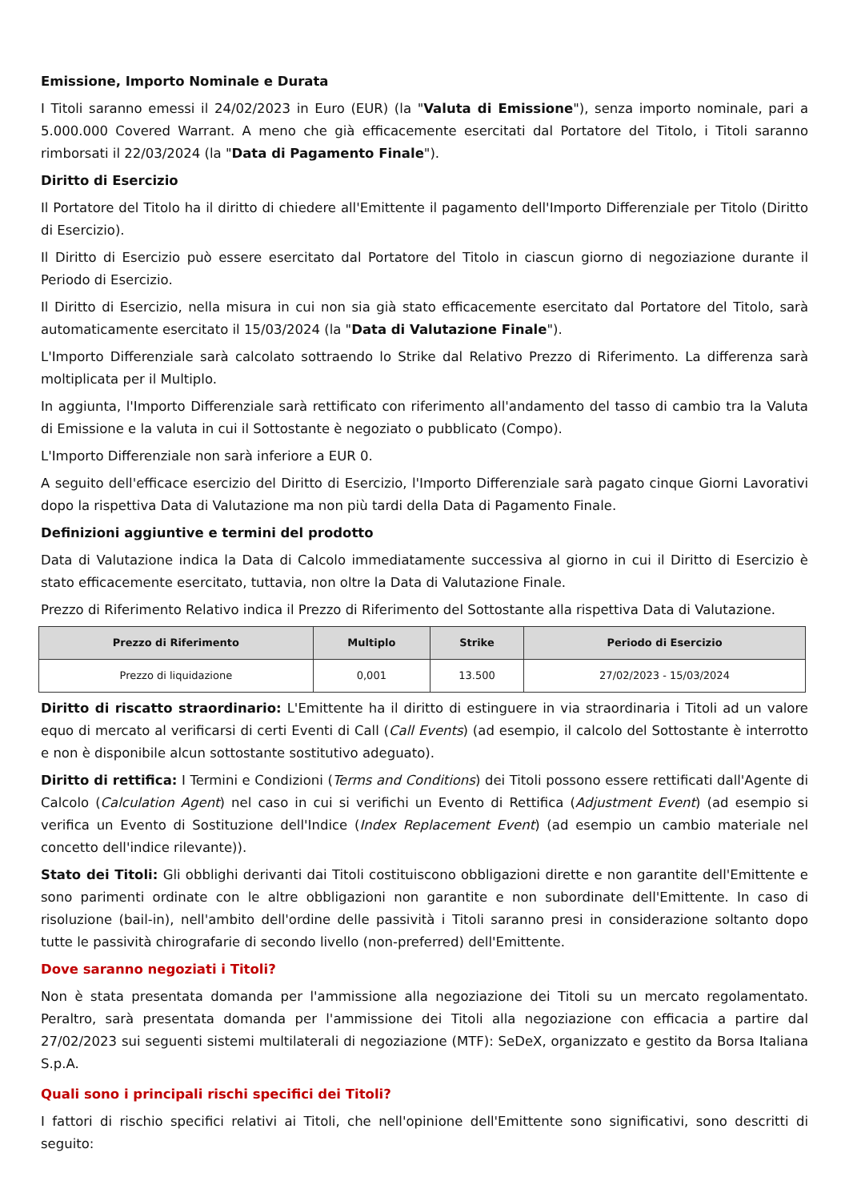Emissione, Importo Nominale e Durata
I Titoli saranno emessi il 24/02/2023 in Euro (EUR) (la "Valuta di Emissione"), senza importo nominale, pari a 5.000.000 Covered Warrant. A meno che già efficacemente esercitati dal Portatore del Titolo, i Titoli saranno rimborsati il 22/03/2024 (la "Data di Pagamento Finale").
Diritto di Esercizio
Il Portatore del Titolo ha il diritto di chiedere all'Emittente il pagamento dell'Importo Differenziale per Titolo (Diritto di Esercizio).
Il Diritto di Esercizio può essere esercitato dal Portatore del Titolo in ciascun giorno di negoziazione durante il Periodo di Esercizio.
Il Diritto di Esercizio, nella misura in cui non sia già stato efficacemente esercitato dal Portatore del Titolo, sarà automaticamente esercitato il 15/03/2024 (la "Data di Valutazione Finale").
L'Importo Differenziale sarà calcolato sottraendo lo Strike dal Relativo Prezzo di Riferimento. La differenza sarà moltiplicata per il Multiplo.
In aggiunta, l'Importo Differenziale sarà rettificato con riferimento all'andamento del tasso di cambio tra la Valuta di Emissione e la valuta in cui il Sottostante è negoziato o pubblicato (Compo).
L'Importo Differenziale non sarà inferiore a EUR 0.
A seguito dell'efficace esercizio del Diritto di Esercizio, l'Importo Differenziale sarà pagato cinque Giorni Lavorativi dopo la rispettiva Data di Valutazione ma non più tardi della Data di Pagamento Finale.
Definizioni aggiuntive e termini del prodotto
Data di Valutazione indica la Data di Calcolo immediatamente successiva al giorno in cui il Diritto di Esercizio è stato efficacemente esercitato, tuttavia, non oltre la Data di Valutazione Finale.
Prezzo di Riferimento Relativo indica il Prezzo di Riferimento del Sottostante alla rispettiva Data di Valutazione.
| Prezzo di Riferimento | Multiplo | Strike | Periodo di Esercizio |
| --- | --- | --- | --- |
| Prezzo di liquidazione | 0,001 | 13.500 | 27/02/2023 - 15/03/2024 |
Diritto di riscatto straordinario: L'Emittente ha il diritto di estinguere in via straordinaria i Titoli ad un valore equo di mercato al verificarsi di certi Eventi di Call (Call Events) (ad esempio, il calcolo del Sottostante è interrotto e non è disponibile alcun sottostante sostitutivo adeguato).
Diritto di rettifica: I Termini e Condizioni (Terms and Conditions) dei Titoli possono essere rettificati dall'Agente di Calcolo (Calculation Agent) nel caso in cui si verifichi un Evento di Rettifica (Adjustment Event) (ad esempio si verifica un Evento di Sostituzione dell'Indice (Index Replacement Event) (ad esempio un cambio materiale nel concetto dell'indice rilevante)).
Stato dei Titoli: Gli obblighi derivanti dai Titoli costituiscono obbligazioni dirette e non garantite dell'Emittente e sono parimenti ordinate con le altre obbligazioni non garantite e non subordinate dell'Emittente. In caso di risoluzione (bail-in), nell'ambito dell'ordine delle passività i Titoli saranno presi in considerazione soltanto dopo tutte le passività chirografarie di secondo livello (non-preferred) dell'Emittente.
Dove saranno negoziati i Titoli?
Non è stata presentata domanda per l'ammissione alla negoziazione dei Titoli su un mercato regolamentato. Peraltro, sarà presentata domanda per l'ammissione dei Titoli alla negoziazione con efficacia a partire dal 27/02/2023 sui seguenti sistemi multilaterali di negoziazione (MTF): SeDeX, organizzato e gestito da Borsa Italiana S.p.A.
Quali sono i principali rischi specifici dei Titoli?
I fattori di rischio specifici relativi ai Titoli, che nell'opinione dell'Emittente sono significativi, sono descritti di seguito: